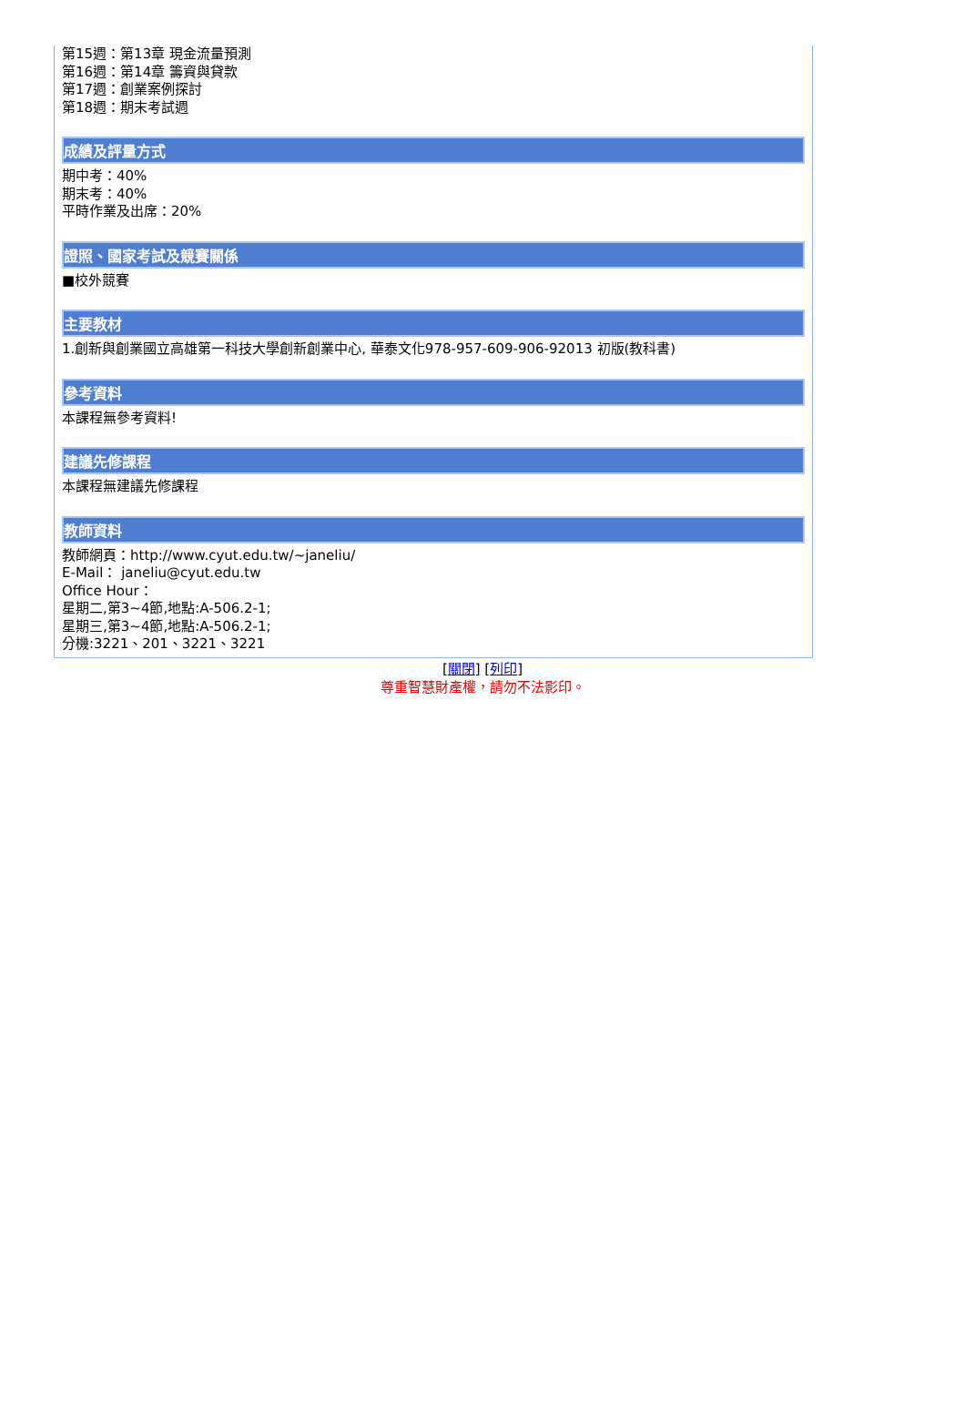第15週：第13章 現金流量預測
第16週：第14章 籌資與貸款
第17週：創業案例探討
第18週：期末考試週
成績及評量方式
期中考：40%
期末考：40%
平時作業及出席：20%
證照、國家考試及競賽關係
■校外競賽
主要教材
1.創新與創業國立高雄第一科技大學創新創業中心, 華泰文化978-957-609-906-92013 初版(教科書)
參考資料
本課程無參考資料!
建議先修課程
本課程無建議先修課程
教師資料
教師網頁：http://www.cyut.edu.tw/~janeliu/
E-Mail： janeliu@cyut.edu.tw
Office Hour：
星期二,第3~4節,地點:A-506.2-1;
星期三,第3~4節,地點:A-506.2-1;
分機:3221、201、3221、3221
[關閉] [列印]
尊重智慧財產權，請勿不法影印。